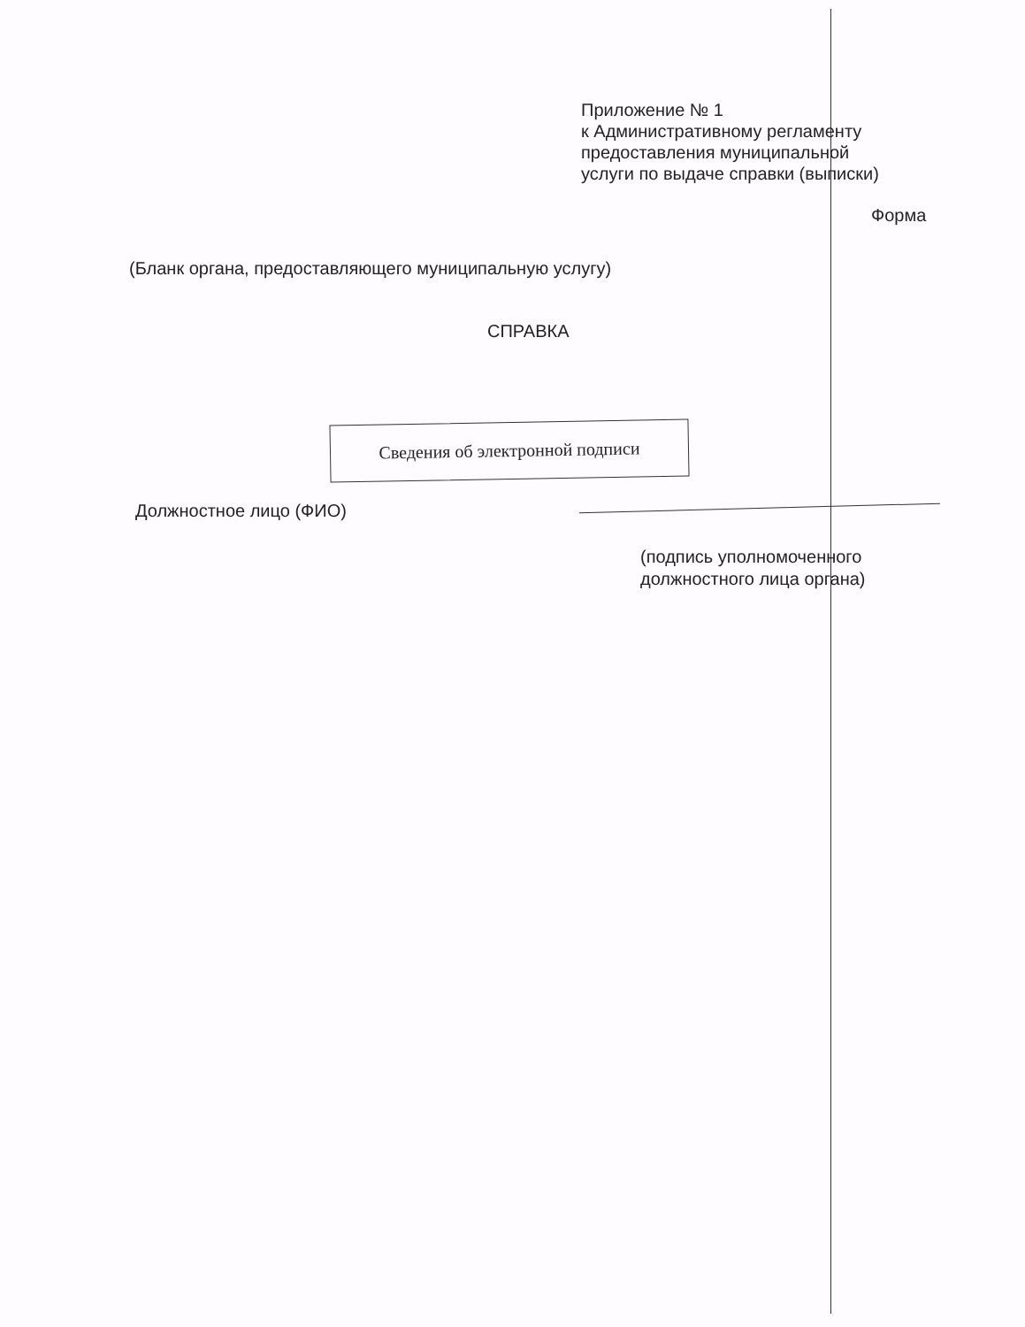Приложение № 1
к Административному регламенту
предоставления муниципальной
услуги по выдаче справки (выписки)
Форма
(Бланк органа, предоставляющего муниципальную услугу)
СПРАВКА
Сведения об электронной подписи
Должностное лицо (ФИО)
(подпись уполномоченного
должностного лица органа)